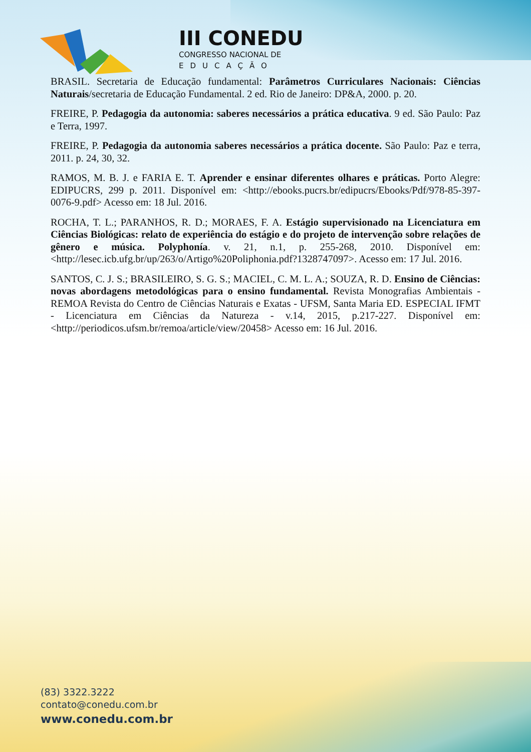III CONEDU
CONGRESSO NACIONAL DE
EDUCAÇÃO
BRASIL. Secretaria de Educação fundamental: Parâmetros Curriculares Nacionais: Ciências Naturais/secretaria de Educação Fundamental. 2 ed. Rio de Janeiro: DP&A, 2000. p. 20.
FREIRE, P. Pedagogia da autonomia: saberes necessários a prática educativa. 9 ed. São Paulo: Paz e Terra, 1997.
FREIRE, P. Pedagogia da autonomia saberes necessários a prática docente. São Paulo: Paz e terra, 2011. p. 24, 30, 32.
RAMOS, M. B. J. e FARIA E. T. Aprender e ensinar diferentes olhares e práticas. Porto Alegre: EDIPUCRS, 299 p. 2011. Disponível em: <http://ebooks.pucrs.br/edipucrs/Ebooks/Pdf/978-85-397-0076-9.pdf> Acesso em: 18 Jul. 2016.
ROCHA, T. L.; PARANHOS, R. D.; MORAES, F. A. Estágio supervisionado na Licenciatura em Ciências Biológicas: relato de experiência do estágio e do projeto de intervenção sobre relações de gênero e música. Polyphonía. v. 21, n.1, p. 255-268, 2010. Disponível em: <http://lesec.icb.ufg.br/up/263/o/Artigo%20Poliphonia.pdf?1328747097>. Acesso em: 17 Jul. 2016.
SANTOS, C. J. S.; BRASILEIRO, S. G. S.; MACIEL, C. M. L. A.; SOUZA, R. D. Ensino de Ciências: novas abordagens metodológicas para o ensino fundamental. Revista Monografias Ambientais - REMOA Revista do Centro de Ciências Naturais e Exatas - UFSM, Santa Maria ED. ESPECIAL IFMT - Licenciatura em Ciências da Natureza - v.14, 2015, p.217-227. Disponível em: <http://periodicos.ufsm.br/remoa/article/view/20458> Acesso em: 16 Jul. 2016.
(83) 3322.3222
contato@conedu.com.br
www.conedu.com.br